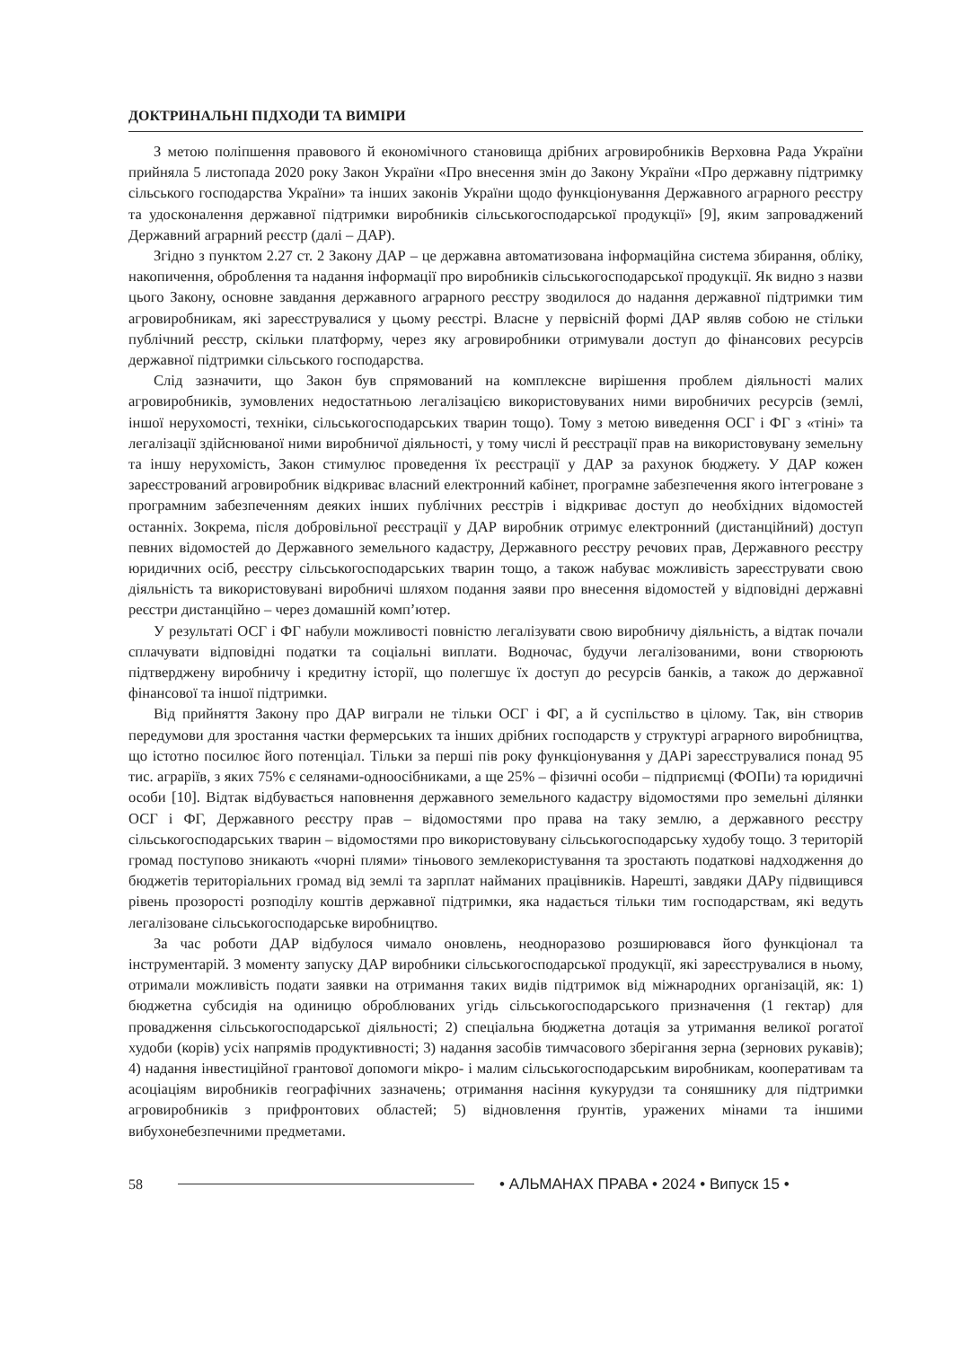ДОКТРИНАЛЬНІ ПІДХОДИ ТА ВИМІРИ
З метою поліпшення правового й економічного становища дрібних агровиробників Верховна Рада України прийняла 5 листопада 2020 року Закон України «Про внесення змін до Закону України «Про державну підтримку сільського господарства України» та інших законів України щодо функціонування Державного аграрного реєстру та удосконалення державної підтримки виробників сільськогосподарської продукції» [9], яким запроваджений Державний аграрний реєстр (далі – ДАР).
Згідно з пунктом 2.27 ст. 2 Закону ДАР – це державна автоматизована інформаційна система збирання, обліку, накопичення, оброблення та надання інформації про виробників сільськогосподарської продукції. Як видно з назви цього Закону, основне завдання державного аграрного реєстру зводилося до надання державної підтримки тим агровиробникам, які зареєструвалися у цьому реєстрі. Власне у первісній формі ДАР являв собою не стільки публічний реєстр, скільки платформу, через яку агровиробники отримували доступ до фінансових ресурсів державної підтримки сільського господарства.
Слід зазначити, що Закон був спрямований на комплексне вирішення проблем діяльності малих агровиробників, зумовлених недостатньою легалізацією використовуваних ними виробничих ресурсів (землі, іншої нерухомості, техніки, сільськогосподарських тварин тощо). Тому з метою виведення ОСГ і ФГ з «тіні» та легалізації здійснюваної ними виробничої діяльності, у тому числі й реєстрації прав на використовувану земельну та іншу нерухомість, Закон стимулює проведення їх реєстрації у ДАР за рахунок бюджету. У ДАР кожен зареєстрований агровиробник відкриває власний електронний кабінет, програмне забезпечення якого інтегроване з програмним забезпеченням деяких інших публічних реєстрів і відкриває доступ до необхідних відомостей останніх. Зокрема, після добровільної реєстрації у ДАР виробник отримує електронний (дистанційний) доступ певних відомостей до Державного земельного кадастру, Державного реєстру речових прав, Державного реєстру юридичних осіб, реєстру сільськогосподарських тварин тощо, а також набуває можливість зареєструвати свою діяльність та використовувані виробничі шляхом подання заяви про внесення відомостей у відповідні державні реєстри дистанційно – через домашній комп’ютер.
У результаті ОСГ і ФГ набули можливості повністю легалізувати свою виробничу діяльність, а відтак почали сплачувати відповідні податки та соціальні виплати. Водночас, будучи легалізованими, вони створюють підтверджену виробничу і кредитну історії, що полегшує їх доступ до ресурсів банків, а також до державної фінансової та іншої підтримки.
Від прийняття Закону про ДАР виграли не тільки ОСГ і ФГ, а й суспільство в цілому. Так, він створив передумови для зростання частки фермерських та інших дрібних господарств у структурі аграрного виробництва, що істотно посилює його потенціал. Тільки за перші пів року функціонування у ДАРі зареєструвалися понад 95 тис. аграріїв, з яких 75% є селянами-одноосібниками, а ще 25% – фізичні особи – підприємці (ФОПи) та юридичні особи [10]. Відтак відбувається наповнення державного земельного кадастру відомостями про земельні ділянки ОСГ і ФГ, Державного реєстру прав – відомостями про права на таку землю, а державного реєстру сільськогосподарських тварин – відомостями про використовувану сільськогосподарську худобу тощо. З територій громад поступово зникають «чорні плями» тіньового землекористування та зростають податкові надходження до бюджетів територіальних громад від землі та зарплат найманих працівників. Нарешті, завдяки ДАРу підвищився рівень прозорості розподілу коштів державної підтримки, яка надається тільки тим господарствам, які ведуть легалізоване сільськогосподарське виробництво.
За час роботи ДАР відбулося чимало оновлень, неодноразово розширювався його функціонал та інструментарій. З моменту запуску ДАР виробники сільськогосподарської продукції, які зареєструвалися в ньому, отримали можливість подати заявки на отримання таких видів підтримок від міжнародних організацій, як: 1) бюджетна субсидія на одиницю оброблюваних угідь сільськогосподарського призначення (1 гектар) для провадження сільськогосподарської діяльності; 2) спеціальна бюджетна дотація за утримання великої рогатої худоби (корів) усіх напрямів продуктивності; 3) надання засобів тимчасового зберігання зерна (зернових рукавів); 4) надання інвестиційної грантової допомоги мікро- і малим сільськогосподарським виробникам, кооперативам та асоціаціям виробників географічних зазначень; отримання насіння кукурудзи та соняшнику для підтримки агровиробників з прифронтових областей; 5) відновлення ґрунтів, уражених мінами та іншими вибухонебезпечними предметами.
58 • АЛЬМАНАХ ПРАВА • 2024 • Випуск 15 •